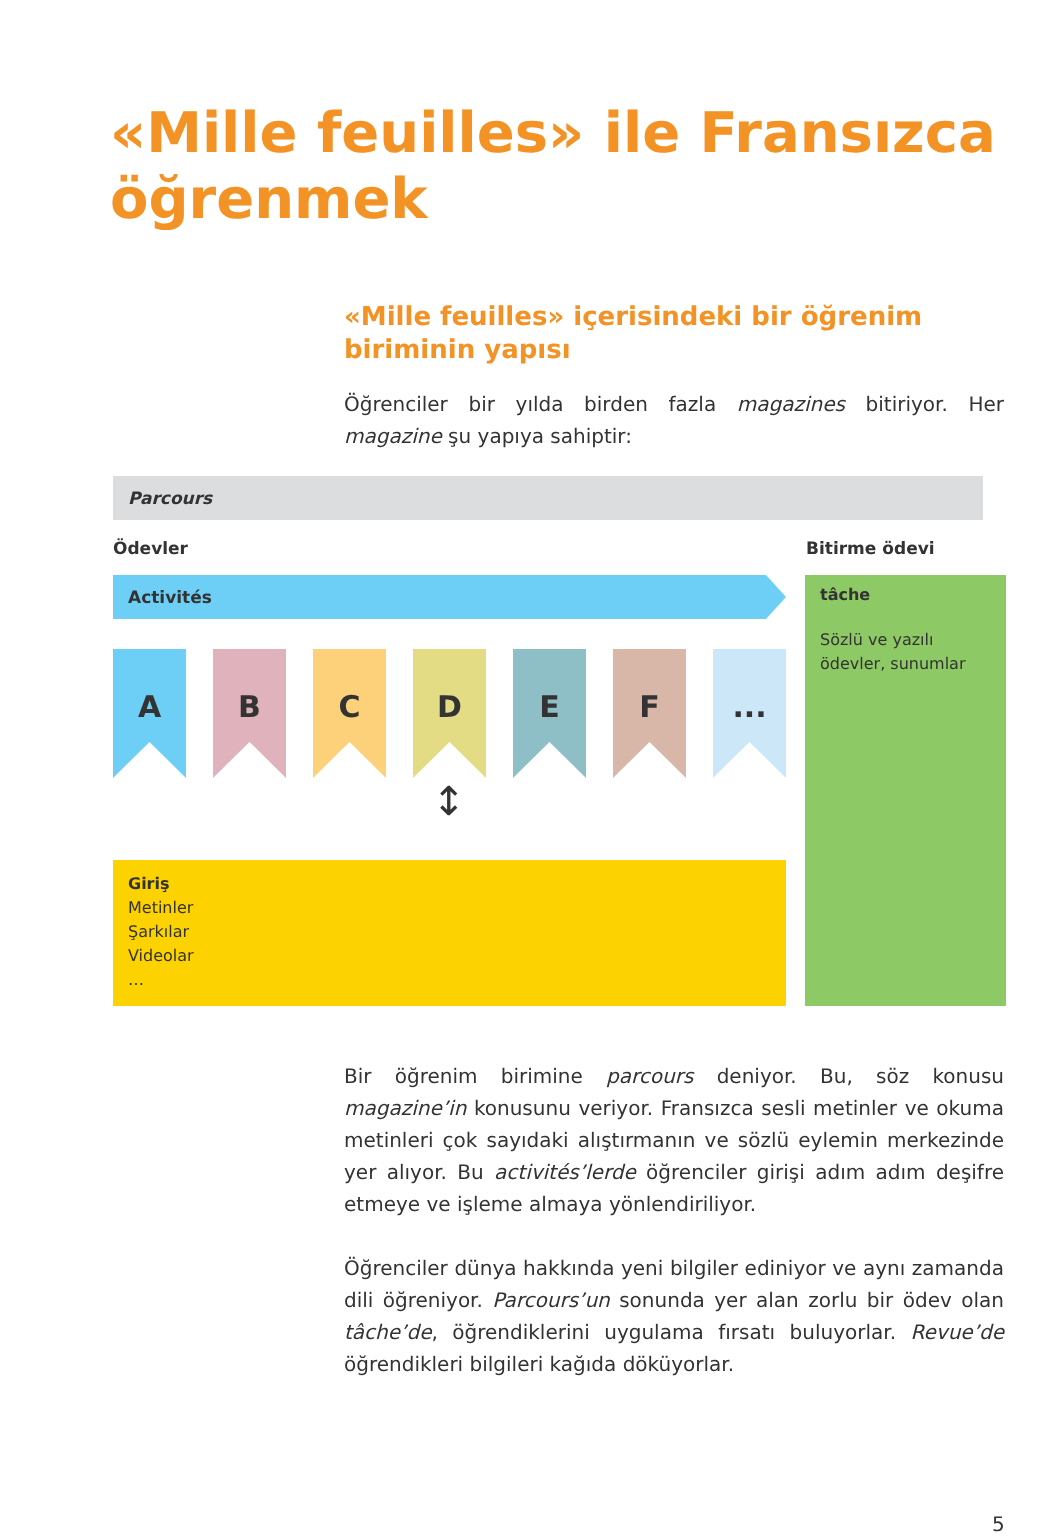«Mille feuilles» ile Fransızca
öğrenmek
«Mille feuilles» içerisindeki bir öğrenim biriminin yapısı
Öğrenciler bir yılda birden fazla magazines bitiriyor. Her magazine şu yapıya sahiptir:
Parcours
Ödevler Bitirme ödevi
Activités
tâche
Sözlü ve yazılı ödevler, sunumlar
A B C D E F ...
↕
Giriş
Metinler
Şarkılar
Videolar
…
Bir öğrenim birimine parcours deniyor. Bu, söz konusu magazine’in konusunu veriyor. Fransızca sesli metinler ve okuma metinleri çok sayıdaki alıştırmanın ve sözlü eylemin merkezinde yer alıyor. Bu activités’lerde öğrenciler girişi adım adım deşifre etmeye ve işleme almaya yönlendiriliyor.
Öğrenciler dünya hakkında yeni bilgiler ediniyor ve aynı zamanda dili öğreniyor. Parcours’un sonunda yer alan zorlu bir ödev olan tâche’de, öğrendiklerini uygulama fırsatı buluyorlar. Revue’de öğrendikleri bilgileri kağıda döküyorlar.
5